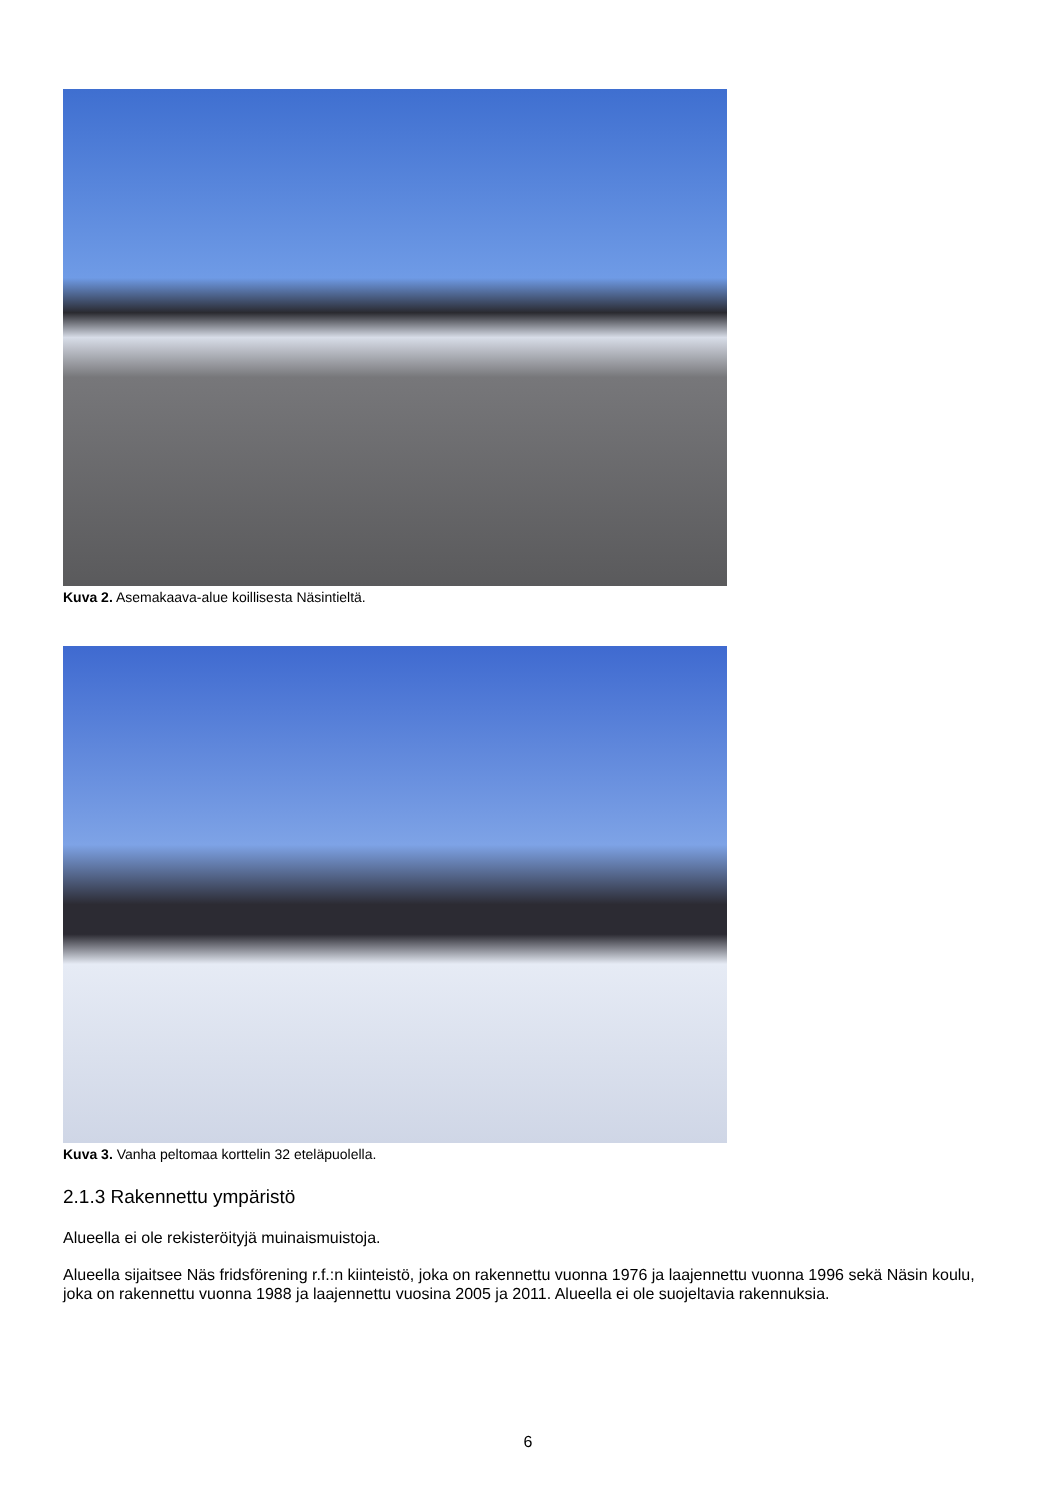Kuva 2. Asemakaava-alue koillisesta Näsintieltä.
Kuva 3. Vanha peltomaa korttelin 32 eteläpuolella.
2.1.3 Rakennettu ympäristö
Alueella ei ole rekisteröityjä muinaismuistoja.
Alueella sijaitsee Näs fridsförening r.f.:n kiinteistö, joka on rakennettu vuonna 1976 ja laajennettu vuonna 1996 sekä Näsin koulu, joka on rakennettu vuonna 1988 ja laajennettu vuosina 2005 ja 2011. Alueella ei ole suojeltavia rakennuksia.
6